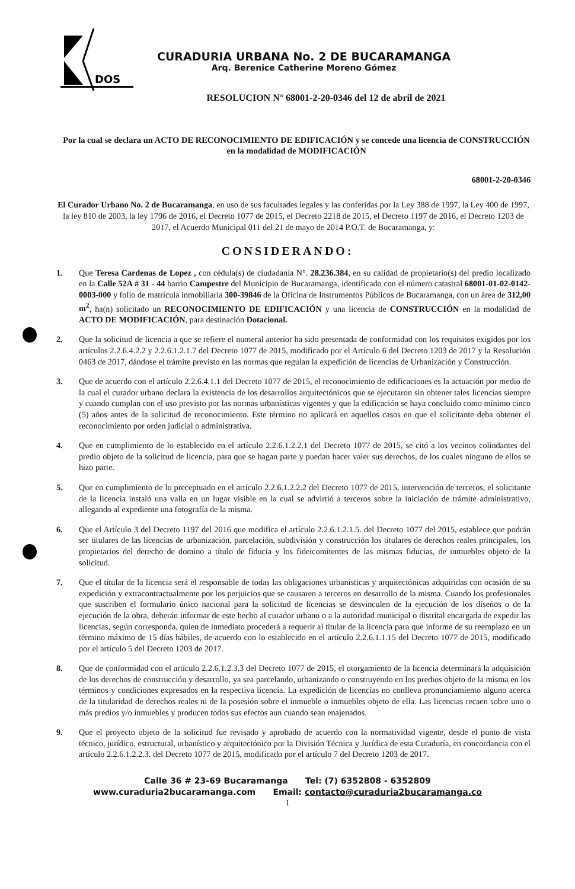DOS
CURADURIA URBANA No. 2 DE BUCARAMANGA
Arq. Berenice Catherine Moreno Gómez
RESOLUCION N° 68001-2-20-0346 del 12 de abril de 2021
Por la cual se declara un ACTO DE RECONOCIMIENTO DE EDIFICACIÓN y se concede una licencia de CONSTRUCCIÓN en la modalidad de MODIFICACIÓN
68001-2-20-0346
El Curador Urbano No. 2 de Bucaramanga, en uso de sus facultades legales y las conferidas por la Ley 388 de 1997, la Ley 400 de 1997, la ley 810 de 2003, la ley 1796 de 2016, el Decreto 1077 de 2015, el Decreto 2218 de 2015, el Decreto 1197 de 2016, el Decreto 1203 de 2017, el Acuerdo Municipal 011 del 21 de mayo de 2014 P.O.T. de Bucaramanga, y:
CONSIDERANDO:
1. Que Teresa Cardenas de Lopez , con cédula(s) de ciudadanía N°. 28.236.384, en su calidad de propietario(s) del predio localizado en la Calle 52A # 31 - 44 barrio Campestre del Municipio de Bucaramanga, identificado con el número catastral 68001-01-02-0142-0003-000 y folio de matrícula inmobiliaria 300-39846 de la Oficina de Instrumentos Públicos de Bucaramanga, con un área de 312,00 m<sup>2</sup>, ha(n) solicitado un RECONOCIMIENTO DE EDIFICACIÓN y una licencia de CONSTRUCCIÓN en la modalidad de ACTO DE MODIFICACIÓN, para destinación Dotacional.
2. Que la solicitud de licencia a que se refiere el numeral anterior ha sido presentada de conformidad con los requisitos exigidos por los artículos 2.2.6.4.2.2 y 2.2.6.1.2.1.7 del Decreto 1077 de 2015, modificado por el Artículo 6 del Decreto 1203 de 2017 y la Resolución 0463 de 2017, dándose el trámite previsto en las normas que regulan la expedición de licencias de Urbanización y Construcción.
3. Que de acuerdo con el artículo 2.2.6.4.1.1 del Decreto 1077 de 2015, el reconocimiento de edificaciones es la actuación por medio de la cual el curador urbano declara la existencia de los desarrollos arquitectónicos que se ejecutaron sin obtener tales licencias siempre y cuando cumplan con el uso previsto por las normas urbanísticas vigentes y que la edificación se haya concluido como mínimo cinco (5) años antes de la solicitud de reconocimiento. Este término no aplicará en aquellos casos en que el solicitante deba obtener el reconocimiento por orden judicial o administrativa.
4. Que en cumplimiento de lo establecido en el artículo 2.2.6.1.2.2.1 del Decreto 1077 de 2015, se citó a los vecinos colindantes del predio objeto de la solicitud de licencia, para que se hagan parte y puedan hacer valer sus derechos, de los cuales ninguno de ellos se hizo parte.
5. Que en cumplimiento de lo preceptuado en el artículo 2.2.6.1.2.2.2 del Decreto 1077 de 2015, intervención de terceros, el solicitante de la licencia instaló una valla en un lugar visible en la cual se advirtió a terceros sobre la iniciación de trámite administrativo, allegando al expediente una fotografía de la misma.
6. Que el Artículo 3 del Decreto 1197 del 2016 que modifica el artículo 2.2.6.1.2.1.5. del Decreto 1077 del 2015, establece que podrán ser titulares de las licencias de urbanización, parcelación, subdivisión y construcción los titulares de derechos reales principales, los propietarios del derecho de domino a título de fiducia y los fideicomitentes de las mismas fiducias, de inmuebles objeto de la solicitud.
7. Que el titular de la licencia será el responsable de todas las obligaciones urbanísticas y arquitectónicas adquiridas con ocasión de su expedición y extracontractualmente por los perjuicios que se causaren a terceros en desarrollo de la misma. Cuando los profesionales que suscriben el formulario único nacional para la solicitud de licencias se desvinculen de la ejecución de los diseños o de la ejecución de la obra, deberán informar de este hecho al curador urbano o a la autoridad municipal o distrital encargada de expedir las licencias, según corresponda, quien de inmediato procederá a requerir al titular de la licencia para que informe de su reemplazo en un término máximo de 15 días hábiles, de acuerdo con lo establecido en el artículo 2.2.6.1.1.15 del Decreto 1077 de 2015, modificado por el artículo 5 del Decreto 1203 de 2017.
8. Que de conformidad con el artículo 2.2.6.1.2.3.3 del Decreto 1077 de 2015, el otorgamiento de la licencia determinará la adquisición de los derechos de construcción y desarrollo, ya sea parcelando, urbanizando o construyendo en los predios objeto de la misma en los términos y condiciones expresados en la respectiva licencia. La expedición de licencias no conlleva pronunciamiento alguno acerca de la titularidad de derechos reales ni de la posesión sobre el inmueble o inmuebles objeto de ella. Las licencias recaen sobre uno o más predios y/o inmuebles y producen todos sus efectos aun cuando sean enajenados.
9. Que el proyecto objeto de la solicitud fue revisado y aprobado de acuerdo con la normatividad vigente, desde el punto de vista técnico, jurídico, estructural, urbanístico y arquitectónico por la División Técnica y Jurídica de esta Curaduría, en concordancia con el artículo 2.2.6.1.2.2.3. del Decreto 1077 de 2015, modificado por el artículo 7 del Decreto 1203 de 2017.
Calle 36 # 23-69 Bucaramanga Tel: (7) 6352808 - 6352809
www.curaduria2bucaramanga.com Email: contacto@curaduria2bucaramanga.co
1